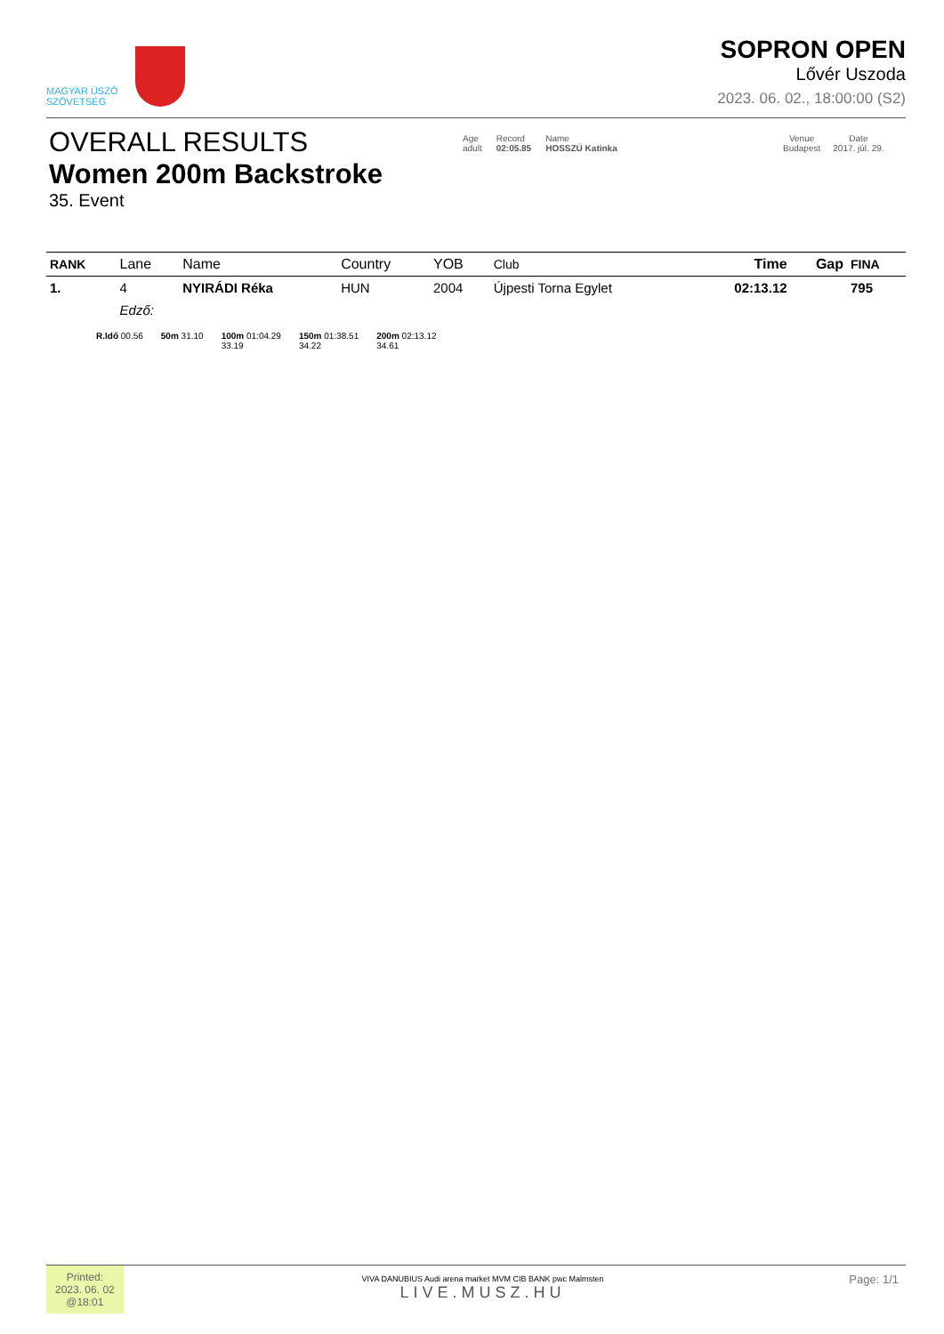MAGYAR ÚSZÓ
SZÖVETSÉG
SOPRON OPEN
Lővér Uszoda
2023. 06. 02., 18:00:00 (S2)
OVERALL RESULTS
Women 200m Backstroke
35. Event
Age
adult
Record
02:05.85
Name
HOSSZÚ Katinka
Venue
Budapest
Date
2017. júl. 29.
| RANK | Lane | Name | Country | YOB | Club | Time | Gap | FINA |
| --- | --- | --- | --- | --- | --- | --- | --- | --- |
| 1. | 4 | NYIRÁDI Réka | HUN | 2004 | Újpesti Torna Egylet | 02:13.12 | | 795 |
| | Edző: | | | | | | | |
R.Idő 00.56 50m 31.10 100m 01:04.29
33.19 150m 01:38.51
34.22 200m 02:13.12
34.61
Printed:
2023. 06. 02
@18:01
VIVA DANUBIUS Audi arena market MVM CIB BANK pwc Malmsten
LIVE.MUSZ.HU
Page: 1/1